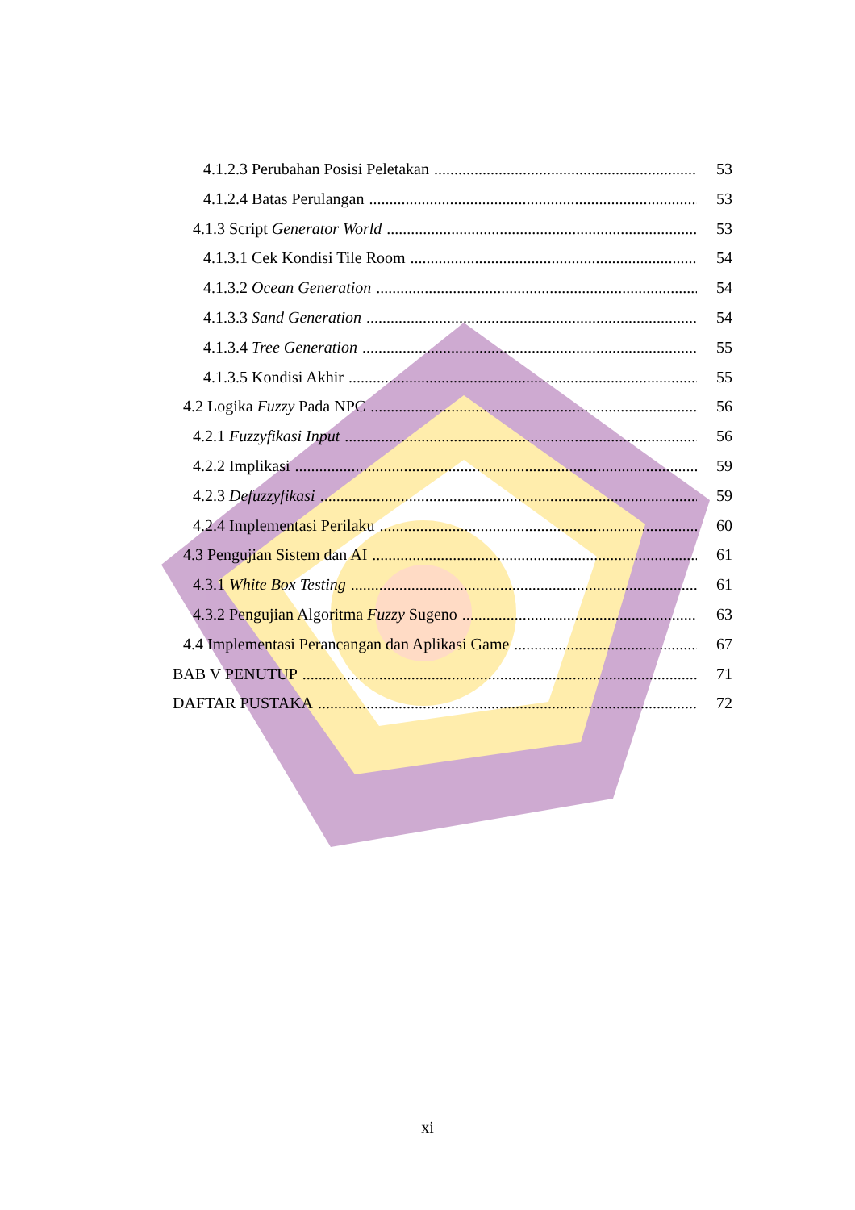4.1.2.3 Perubahan Posisi Peletakan 53
4.1.2.4 Batas Perulangan 53
4.1.3 Script Generator World 53
4.1.3.1 Cek Kondisi Tile Room 54
4.1.3.2 Ocean Generation 54
4.1.3.3 Sand Generation 54
4.1.3.4 Tree Generation 55
4.1.3.5 Kondisi Akhir 55
4.2 Logika Fuzzy Pada NPC 56
4.2.1 Fuzzyfikasi Input 56
4.2.2 Implikasi 59
4.2.3 Defuzzyfikasi 59
4.2.4 Implementasi Perilaku 60
4.3 Pengujian Sistem dan AI 61
4.3.1 White Box Testing 61
4.3.2 Pengujian Algoritma Fuzzy Sugeno 63
4.4 Implementasi Perancangan dan Aplikasi Game 67
BAB V PENUTUP 71
DAFTAR PUSTAKA 72
xi